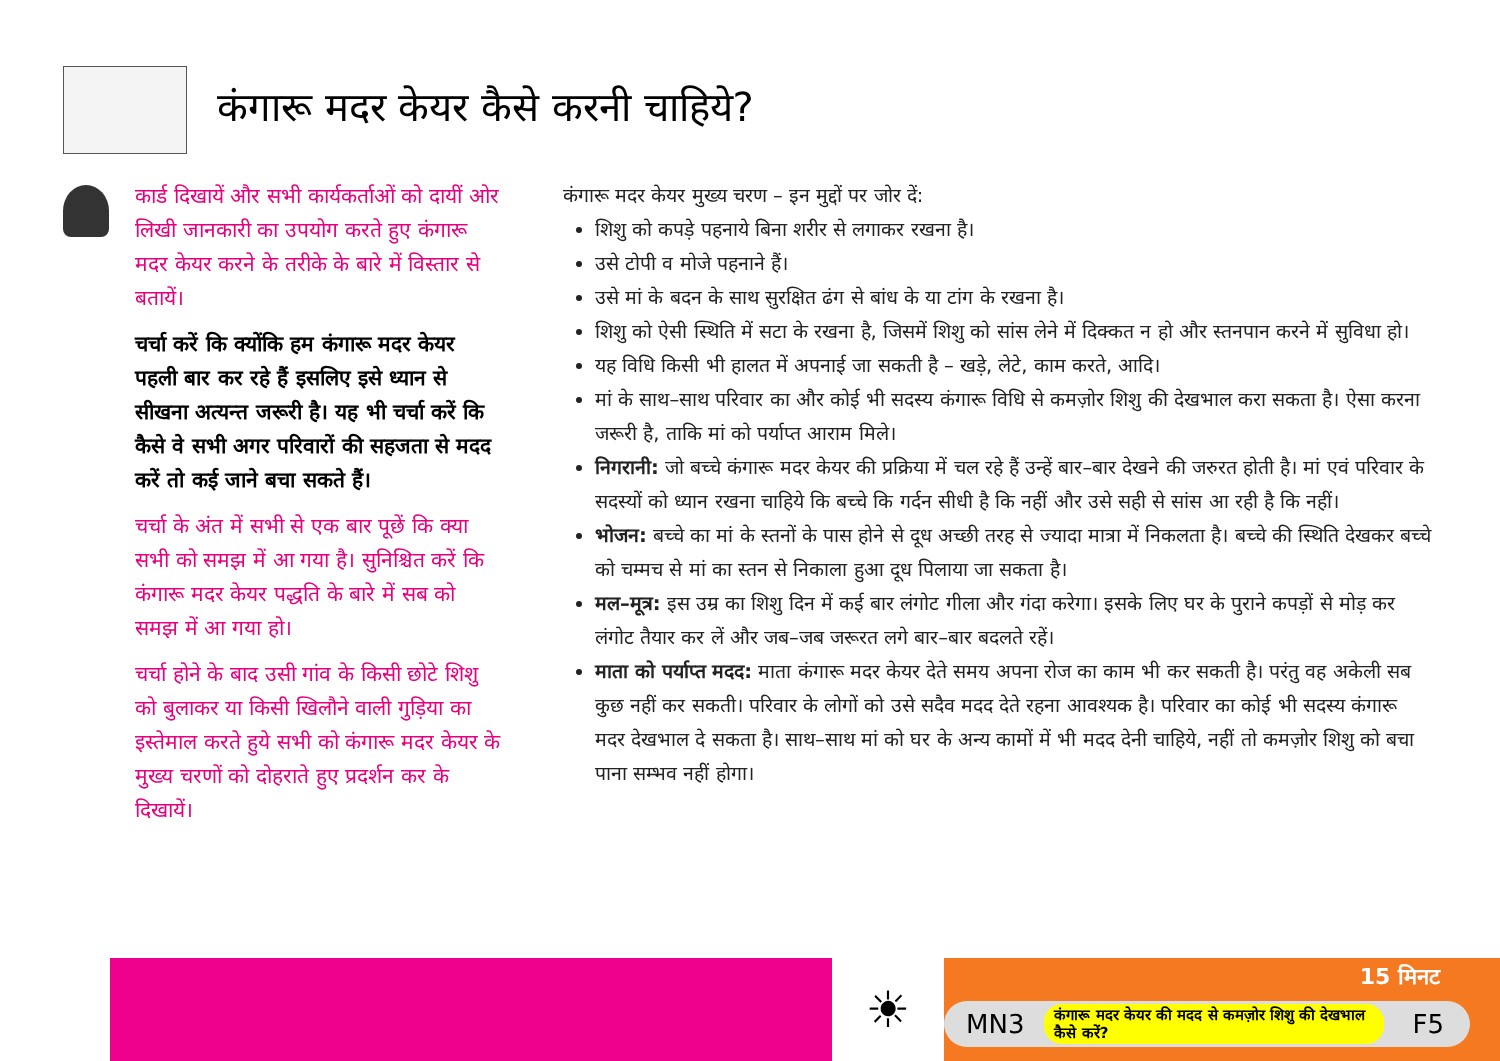कंगारू मदर केयर कैसे करनी चाहिये?
कार्ड दिखायें और सभी कार्यकर्ताओं को दायीं ओर लिखी जानकारी का उपयोग करते हुए कंगारू मदर केयर करने के तरीके के बारे में विस्तार से बतायें।
चर्चा करें कि क्योंकि हम कंगारू मदर केयर पहली बार कर रहे हैं इसलिए इसे ध्यान से सीखना अत्यन्त जरूरी है। यह भी चर्चा करें कि कैसे वे सभी अगर परिवारों की सहजता से मदद करें तो कई जाने बचा सकते हैं।
चर्चा के अंत में सभी से एक बार पूछें कि क्या सभी को समझ में आ गया है। सुनिश्चित करें कि कंगारू मदर केयर पद्धति के बारे में सब को समझ में आ गया हो।
चर्चा होने के बाद उसी गांव के किसी छोटे शिशु को बुलाकर या किसी खिलौने वाली गुड़िया का इस्तेमाल करते हुये सभी को कंगारू मदर केयर के मुख्य चरणों को दोहराते हुए प्रदर्शन कर के दिखायें।
कंगारू मदर केयर मुख्य चरण – इन मुद्दों पर जोर दें:
शिशु को कपड़े पहनाये बिना शरीर से लगाकर रखना है।
उसे टोपी व मोजे पहनाने हैं।
उसे मां के बदन के साथ सुरक्षित ढंग से बांध के या टांग के रखना है।
शिशु को ऐसी स्थिति में सटा के रखना है, जिसमें शिशु को सांस लेने में दिक्कत न हो और स्तनपान करने में सुविधा हो।
यह विधि किसी भी हालत में अपनाई जा सकती है – खड़े, लेटे, काम करते, आदि।
मां के साथ–साथ परिवार का और कोई भी सदस्य कंगारू विधि से कमज़ोर शिशु की देखभाल करा सकता है। ऐसा करना जरूरी है, ताकि मां को पर्याप्त आराम मिले।
निगरानी: जो बच्चे कंगारू मदर केयर की प्रक्रिया में चल रहे हैं उन्हें बार–बार देखने की जरुरत होती है। मां एवं परिवार के सदस्यों को ध्यान रखना चाहिये कि बच्चे कि गर्दन सीधी है कि नहीं और उसे सही से सांस आ रही है कि नहीं।
भोजन: बच्चे का मां के स्तनों के पास होने से दूध अच्छी तरह से ज्यादा मात्रा में निकलता है। बच्चे की स्थिति देखकर बच्चे को चम्मच से मां का स्तन से निकाला हुआ दूध पिलाया जा सकता है।
मल–मूत्र: इस उम्र का शिशु दिन में कई बार लंगोट गीला और गंदा करेगा। इसके लिए घर के पुराने कपड़ों से मोड़ कर लंगोट तैयार कर लें और जब–जब जरूरत लगे बार–बार बदलते रहें।
माता को पर्याप्त मदद: माता कंगारू मदर केयर देते समय अपना रोज का काम भी कर सकती है। परंतु वह अकेली सब कुछ नहीं कर सकती। परिवार के लोगों को उसे सदैव मदद देते रहना आवश्यक है। परिवार का कोई भी सदस्य कंगारू मदर देखभाल दे सकता है। साथ–साथ मां को घर के अन्य कामों में भी मदद देनी चाहिये, नहीं तो कमज़ोर शिशु को बचा पाना सम्भव नहीं होगा।
☀
15 मिनट
MN3 कंगारू मदर केयर की मदद से कमज़ोर शिशु की देखभाल कैसे करें? F5